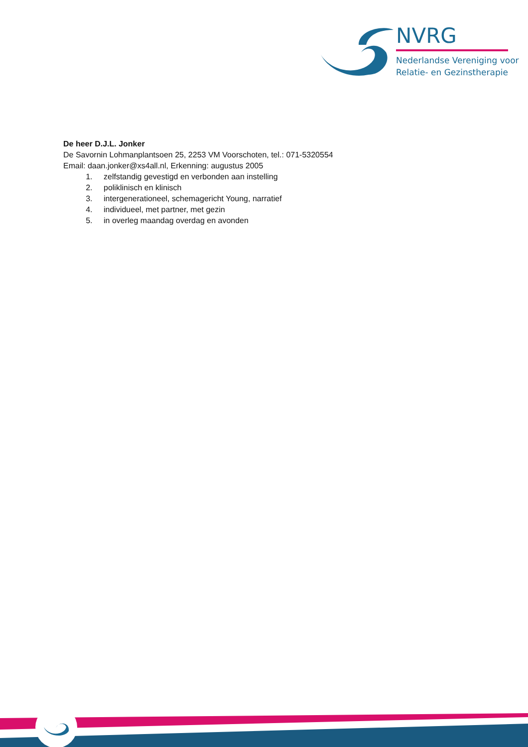NVRG
Nederlandse Vereniging voor
Relatie- en Gezinstherapie
De heer D.J.L. Jonker
De Savornin Lohmanplantsoen 25, 2253 VM Voorschoten, tel.: 071-5320554
Email: daan.jonker@xs4all.nl, Erkenning: augustus 2005
1. zelfstandig gevestigd en verbonden aan instelling
2. poliklinisch en klinisch
3. intergenerationeel, schemagericht Young, narratief
4. individueel, met partner, met gezin
5. in overleg maandag overdag en avonden